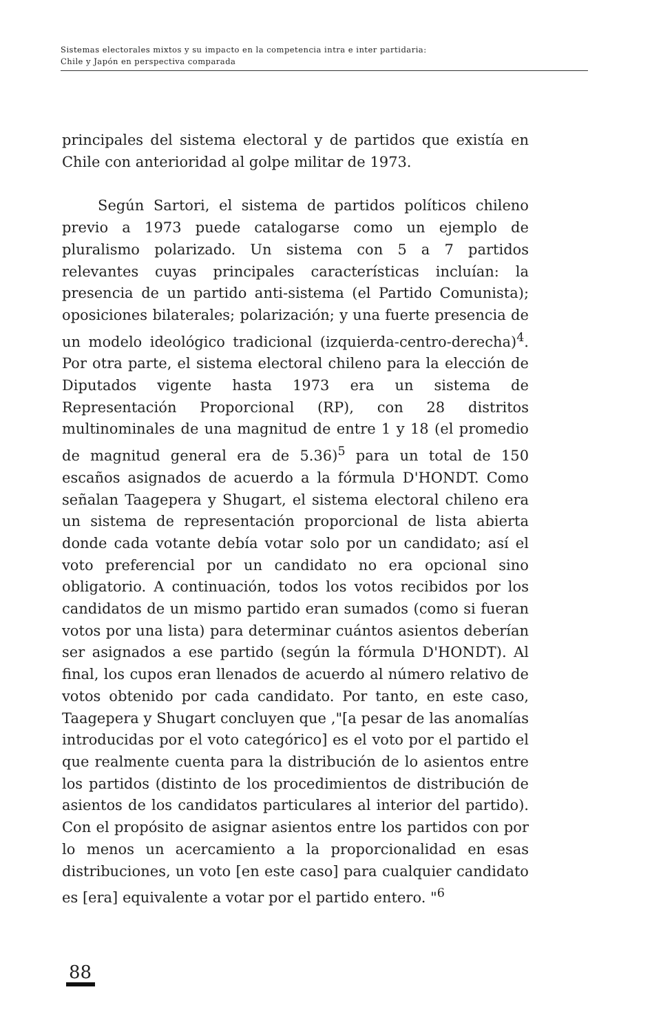Sistemas electorales mixtos y su impacto en la competencia intra e inter partidaria:
Chile y Japón en perspectiva comparada
principales del sistema electoral y de partidos que existía en Chile con anterioridad al golpe militar de 1973.
Según Sartori, el sistema de partidos políticos chileno previo a 1973 puede catalogarse como un ejemplo de pluralismo polarizado. Un sistema con 5 a 7 partidos relevantes cuyas principales características incluían: la presencia de un partido anti-sistema (el Partido Comunista); oposiciones bilaterales; polarización; y una fuerte presencia de un modelo ideológico tradicional (izquierda-centro-derecha)<sup>4</sup>. Por otra parte, el sistema electoral chileno para la elección de Diputados vigente hasta 1973 era un sistema de Representación Proporcional (RP), con 28 distritos multinominales de una magnitud de entre 1 y 18 (el promedio de magnitud general era de 5.36)<sup>5</sup> para un total de 150 escaños asignados de acuerdo a la fórmula D'HONDT. Como señalan Taagepera y Shugart, el sistema electoral chileno era un sistema de representación proporcional de lista abierta donde cada votante debía votar solo por un candidato; así el voto preferencial por un candidato no era opcional sino obligatorio. A continuación, todos los votos recibidos por los candidatos de un mismo partido eran sumados (como si fueran votos por una lista) para determinar cuántos asientos deberían ser asignados a ese partido (según la fórmula D'HONDT). Al final, los cupos eran llenados de acuerdo al número relativo de votos obtenido por cada candidato. Por tanto, en este caso, Taagepera y Shugart concluyen que ,"[a pesar de las anomalías introducidas por el voto categórico] es el voto por el partido el que realmente cuenta para la distribución de lo asientos entre los partidos (distinto de los procedimientos de distribución de asientos de los candidatos particulares al interior del partido). Con el propósito de asignar asientos entre los partidos con por lo menos un acercamiento a la proporcionalidad en esas distribuciones, un voto [en este caso] para cualquier candidato es [era] equivalente a votar por el partido entero. "<sup>6</sup>
88